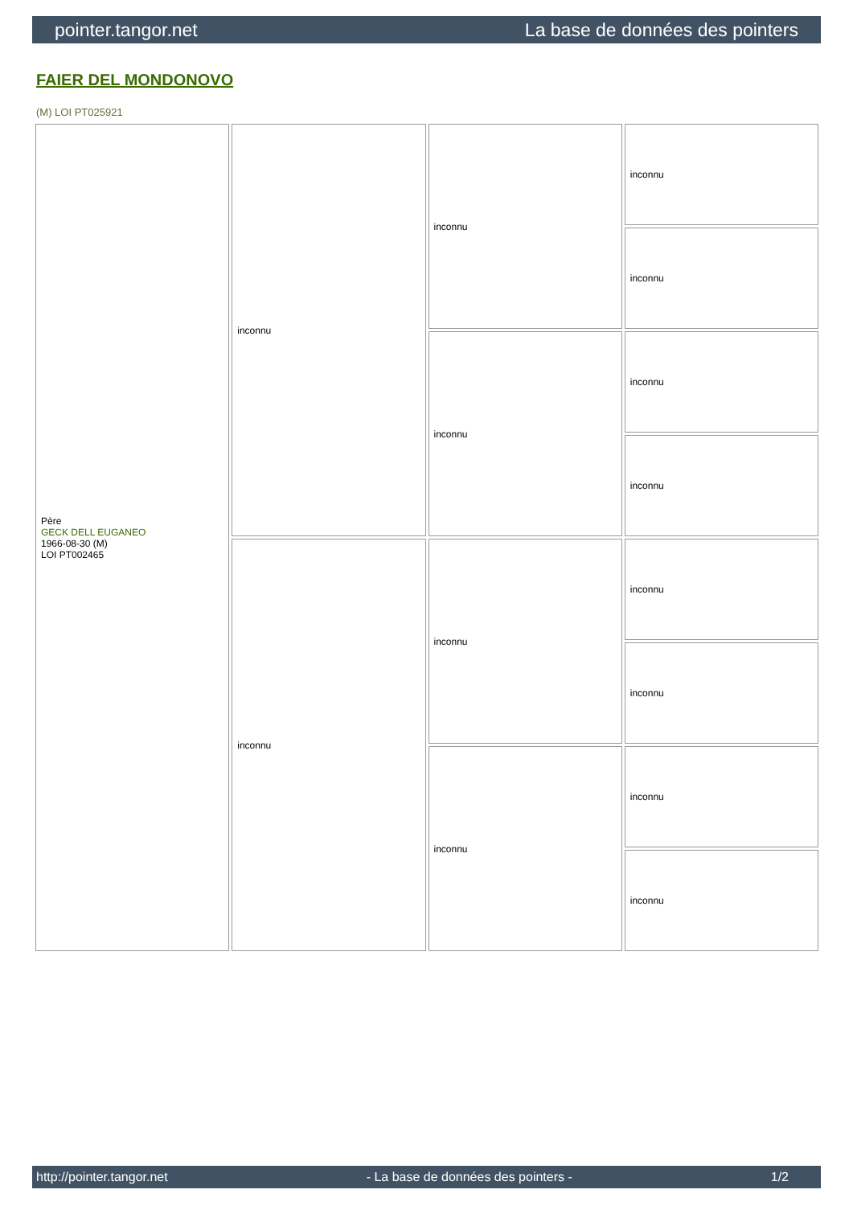pointer.tangor.net La base de données des pointers
FAIER DEL MONDONOVO
(M) LOI PT025921
| Père GECK DELL EUGANEO 1966-08-30 (M) LOI PT002465 | inconnu | inconnu | inconnu |
| | | | inconnu |
| | | inconnu | inconnu |
| | | | inconnu |
| | inconnu | inconnu | inconnu |
| | | | inconnu |
| | | inconnu | inconnu |
| | | | inconnu |
http://pointer.tangor.net - La base de données des pointers - 1/2